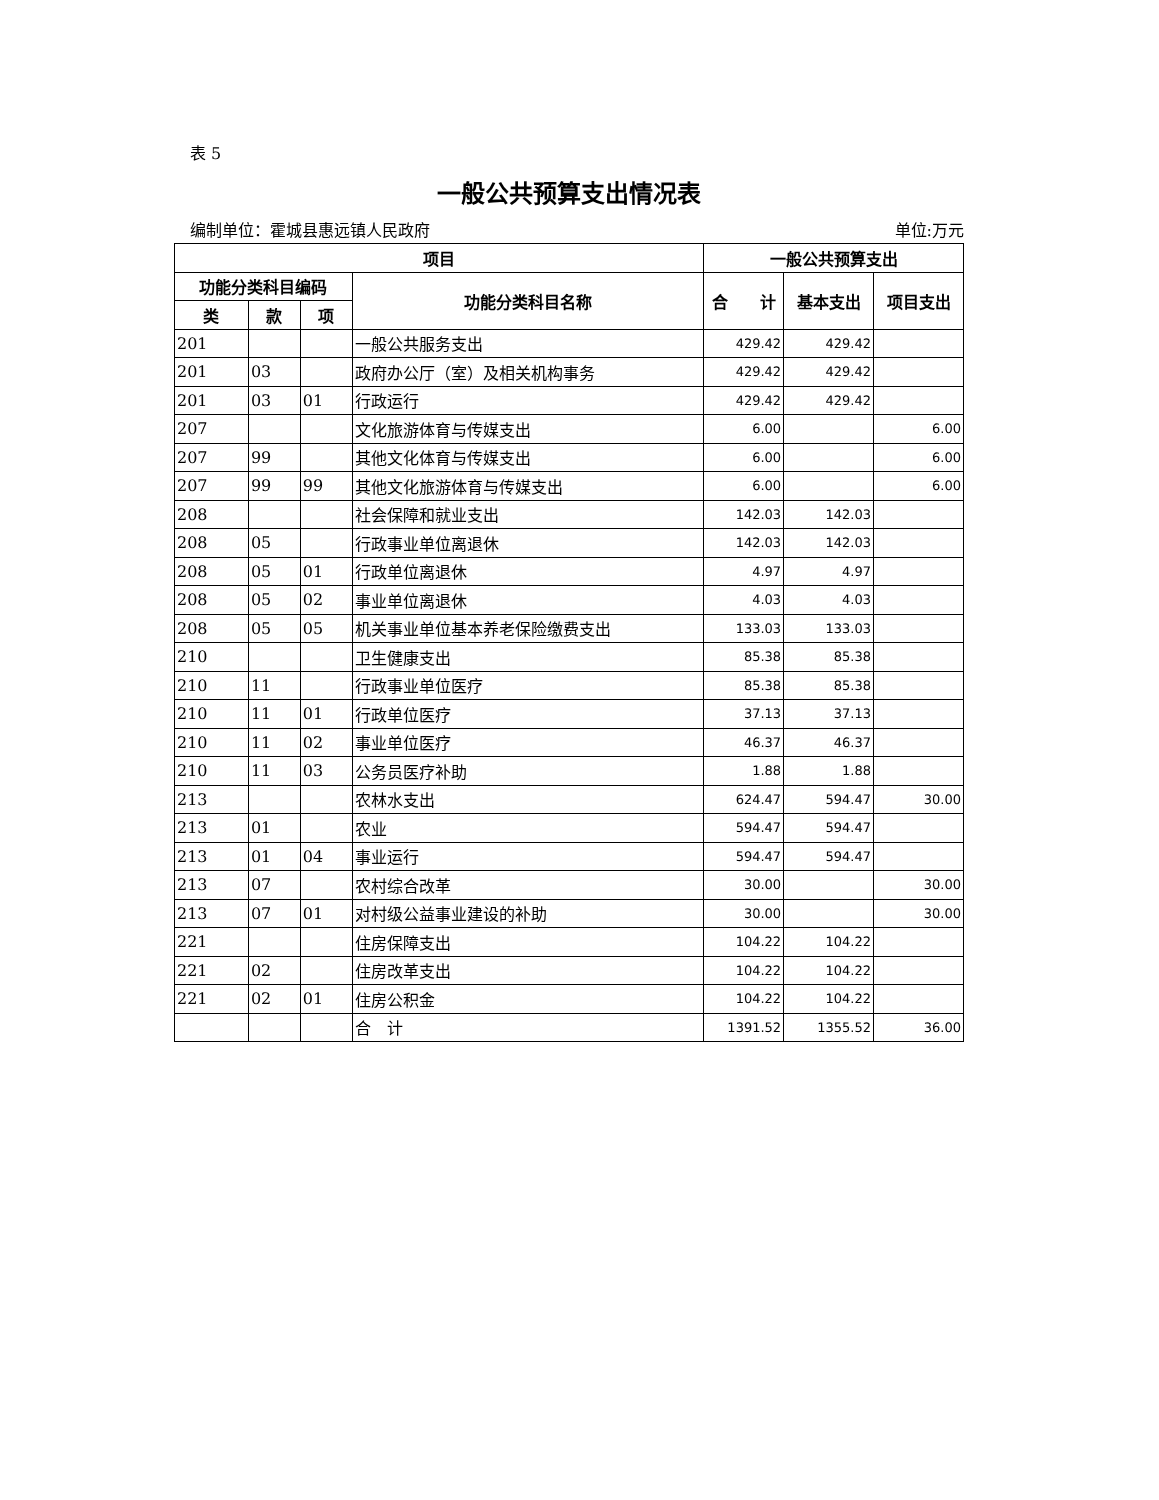表 5
一般公共预算支出情况表
编制单位：霍城县惠远镇人民政府 单位:万元
| 项目 | | | | 一般公共预算支出 | | |
| --- | --- | --- | --- | --- | --- | --- |
| 功能分类科目编码 | | | 功能分类科目名称 | 合 计 | 基本支出 | 项目支出 |
| 类 | 款 | 项 | | | | |
| 201 | | | 一般公共服务支出 | 429.42 | 429.42 | |
| 201 | 03 | | 政府办公厅（室）及相关机构事务 | 429.42 | 429.42 | |
| 201 | 03 | 01 | 行政运行 | 429.42 | 429.42 | |
| 207 | | | 文化旅游体育与传媒支出 | 6.00 | | 6.00 |
| 207 | 99 | | 其他文化体育与传媒支出 | 6.00 | | 6.00 |
| 207 | 99 | 99 | 其他文化旅游体育与传媒支出 | 6.00 | | 6.00 |
| 208 | | | 社会保障和就业支出 | 142.03 | 142.03 | |
| 208 | 05 | | 行政事业单位离退休 | 142.03 | 142.03 | |
| 208 | 05 | 01 | 行政单位离退休 | 4.97 | 4.97 | |
| 208 | 05 | 02 | 事业单位离退休 | 4.03 | 4.03 | |
| 208 | 05 | 05 | 机关事业单位基本养老保险缴费支出 | 133.03 | 133.03 | |
| 210 | | | 卫生健康支出 | 85.38 | 85.38 | |
| 210 | 11 | | 行政事业单位医疗 | 85.38 | 85.38 | |
| 210 | 11 | 01 | 行政单位医疗 | 37.13 | 37.13 | |
| 210 | 11 | 02 | 事业单位医疗 | 46.37 | 46.37 | |
| 210 | 11 | 03 | 公务员医疗补助 | 1.88 | 1.88 | |
| 213 | | | 农林水支出 | 624.47 | 594.47 | 30.00 |
| 213 | 01 | | 农业 | 594.47 | 594.47 | |
| 213 | 01 | 04 | 事业运行 | 594.47 | 594.47 | |
| 213 | 07 | | 农村综合改革 | 30.00 | | 30.00 |
| 213 | 07 | 01 | 对村级公益事业建设的补助 | 30.00 | | 30.00 |
| 221 | | | 住房保障支出 | 104.22 | 104.22 | |
| 221 | 02 | | 住房改革支出 | 104.22 | 104.22 | |
| 221 | 02 | 01 | 住房公积金 | 104.22 | 104.22 | |
| | | | 合 计 | 1391.52 | 1355.52 | 36.00 |